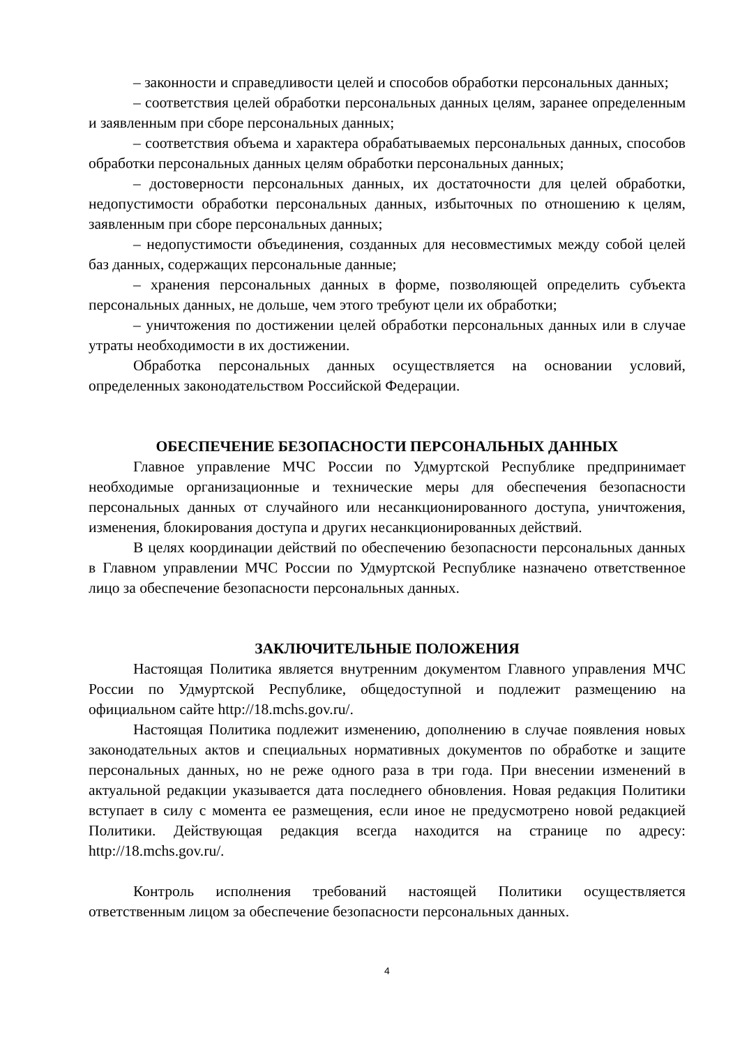– законности и справедливости целей и способов обработки персональных данных;
– соответствия целей обработки персональных данных целям, заранее определенным и заявленным при сборе персональных данных;
– соответствия объема и характера обрабатываемых персональных данных, способов обработки персональных данных целям обработки персональных данных;
– достоверности персональных данных, их достаточности для целей обработки, недопустимости обработки персональных данных, избыточных по отношению к целям, заявленным при сборе персональных данных;
– недопустимости объединения, созданных для несовместимых между собой целей баз данных, содержащих персональные данные;
– хранения персональных данных в форме, позволяющей определить субъекта персональных данных, не дольше, чем этого требуют цели их обработки;
– уничтожения по достижении целей обработки персональных данных или в случае утраты необходимости в их достижении.
Обработка персональных данных осуществляется на основании условий, определенных законодательством Российской Федерации.
ОБЕСПЕЧЕНИЕ БЕЗОПАСНОСТИ ПЕРСОНАЛЬНЫХ ДАННЫХ
Главное управление МЧС России по Удмуртской Республике предпринимает необходимые организационные и технические меры для обеспечения безопасности персональных данных от случайного или несанкционированного доступа, уничтожения, изменения, блокирования доступа и других несанкционированных действий.
В целях координации действий по обеспечению безопасности персональных данных в Главном управлении МЧС России по Удмуртской Республике назначено ответственное лицо за обеспечение безопасности персональных данных.
ЗАКЛЮЧИТЕЛЬНЫЕ ПОЛОЖЕНИЯ
Настоящая Политика является внутренним документом Главного управления МЧС России по Удмуртской Республике, общедоступной и подлежит размещению на официальном сайте http://18.mchs.gov.ru/.
Настоящая Политика подлежит изменению, дополнению в случае появления новых законодательных актов и специальных нормативных документов по обработке и защите персональных данных, но не реже одного раза в три года. При внесении изменений в актуальной редакции указывается дата последнего обновления. Новая редакция Политики вступает в силу с момента ее размещения, если иное не предусмотрено новой редакцией Политики. Действующая редакция всегда находится на странице по адресу: http://18.mchs.gov.ru/.
Контроль исполнения требований настоящей Политики осуществляется ответственным лицом за обеспечение безопасности персональных данных.
4